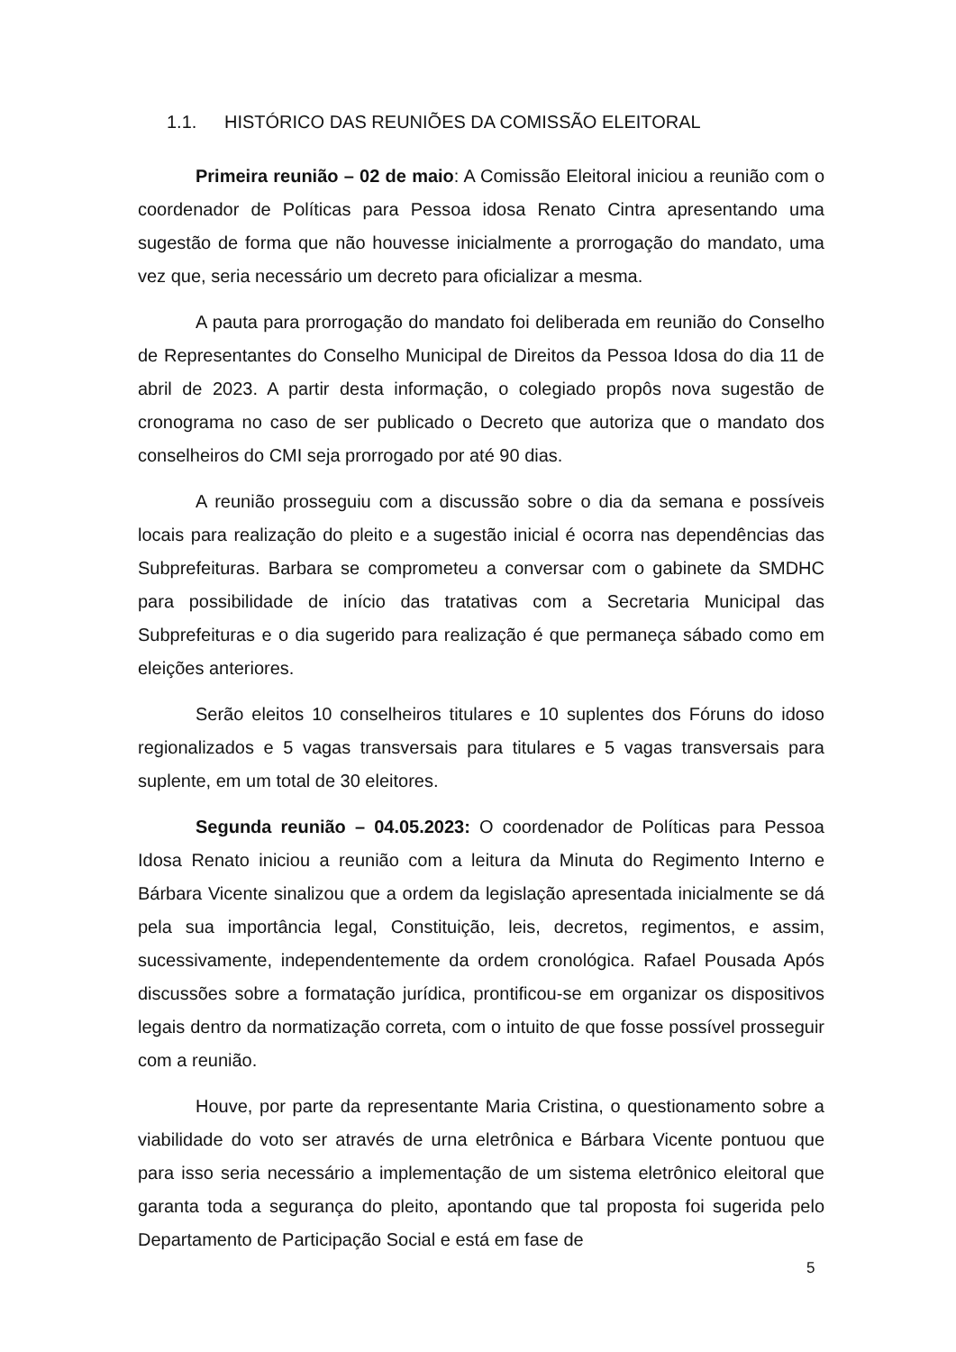1.1. HISTÓRICO DAS REUNIÕES DA COMISSÃO ELEITORAL
Primeira reunião – 02 de maio: A Comissão Eleitoral iniciou a reunião com o coordenador de Políticas para Pessoa idosa Renato Cintra apresentando uma sugestão de forma que não houvesse inicialmente a prorrogação do mandato, uma vez que, seria necessário um decreto para oficializar a mesma.
A pauta para prorrogação do mandato foi deliberada em reunião do Conselho de Representantes do Conselho Municipal de Direitos da Pessoa Idosa do dia 11 de abril de 2023. A partir desta informação, o colegiado propôs nova sugestão de cronograma no caso de ser publicado o Decreto que autoriza que o mandato dos conselheiros do CMI seja prorrogado por até 90 dias.
A reunião prosseguiu com a discussão sobre o dia da semana e possíveis locais para realização do pleito e a sugestão inicial é ocorra nas dependências das Subprefeituras. Barbara se comprometeu a conversar com o gabinete da SMDHC para possibilidade de início das tratativas com a Secretaria Municipal das Subprefeituras e o dia sugerido para realização é que permaneça sábado como em eleições anteriores.
Serão eleitos 10 conselheiros titulares e 10 suplentes dos Fóruns do idoso regionalizados e 5 vagas transversais para titulares e 5 vagas transversais para suplente, em um total de 30 eleitores.
Segunda reunião – 04.05.2023: O coordenador de Políticas para Pessoa Idosa Renato iniciou a reunião com a leitura da Minuta do Regimento Interno e Bárbara Vicente sinalizou que a ordem da legislação apresentada inicialmente se dá pela sua importância legal, Constituição, leis, decretos, regimentos, e assim, sucessivamente, independentemente da ordem cronológica. Rafael Pousada Após discussões sobre a formatação jurídica, prontificou-se em organizar os dispositivos legais dentro da normatização correta, com o intuito de que fosse possível prosseguir com a reunião.
Houve, por parte da representante Maria Cristina, o questionamento sobre a viabilidade do voto ser através de urna eletrônica e Bárbara Vicente pontuou que para isso seria necessário a implementação de um sistema eletrônico eleitoral que garanta toda a segurança do pleito, apontando que tal proposta foi sugerida pelo Departamento de Participação Social e está em fase de
5